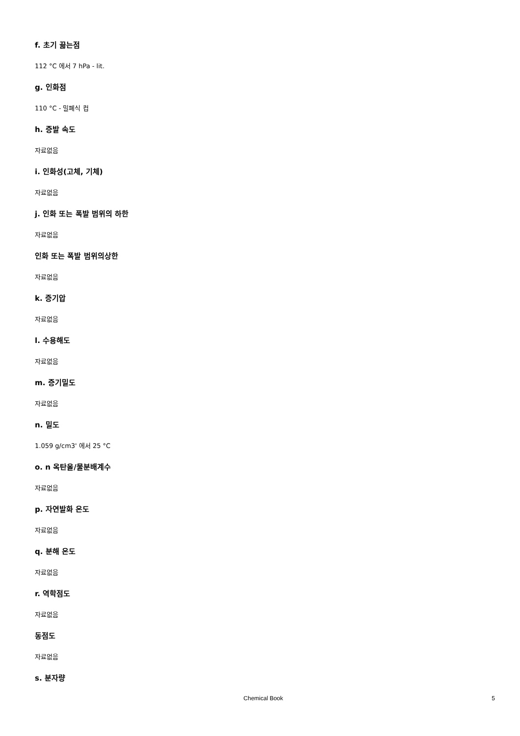f. 초기 끓는점
112 °C 에서 7 hPa - lit.
g. 인화점
110 °C - 밀폐식 컵
h. 증발 속도
자료없음
i. 인화성(고체, 기체)
자료없음
j. 인화 또는 폭발 범위의 하한
자료없음
인화 또는 폭발 범위의상한
자료없음
k. 증기압
자료없음
l. 수용해도
자료없음
m. 증기밀도
자료없음
n. 밀도
1.059 g/cm3' 에서 25 °C
o. n 옥탄올/물분배계수
자료없음
p. 자연발화 온도
자료없음
q. 분해 온도
자료없음
r. 역학점도
자료없음
동점도
자료없음
s. 분자량
Chemical Book 5